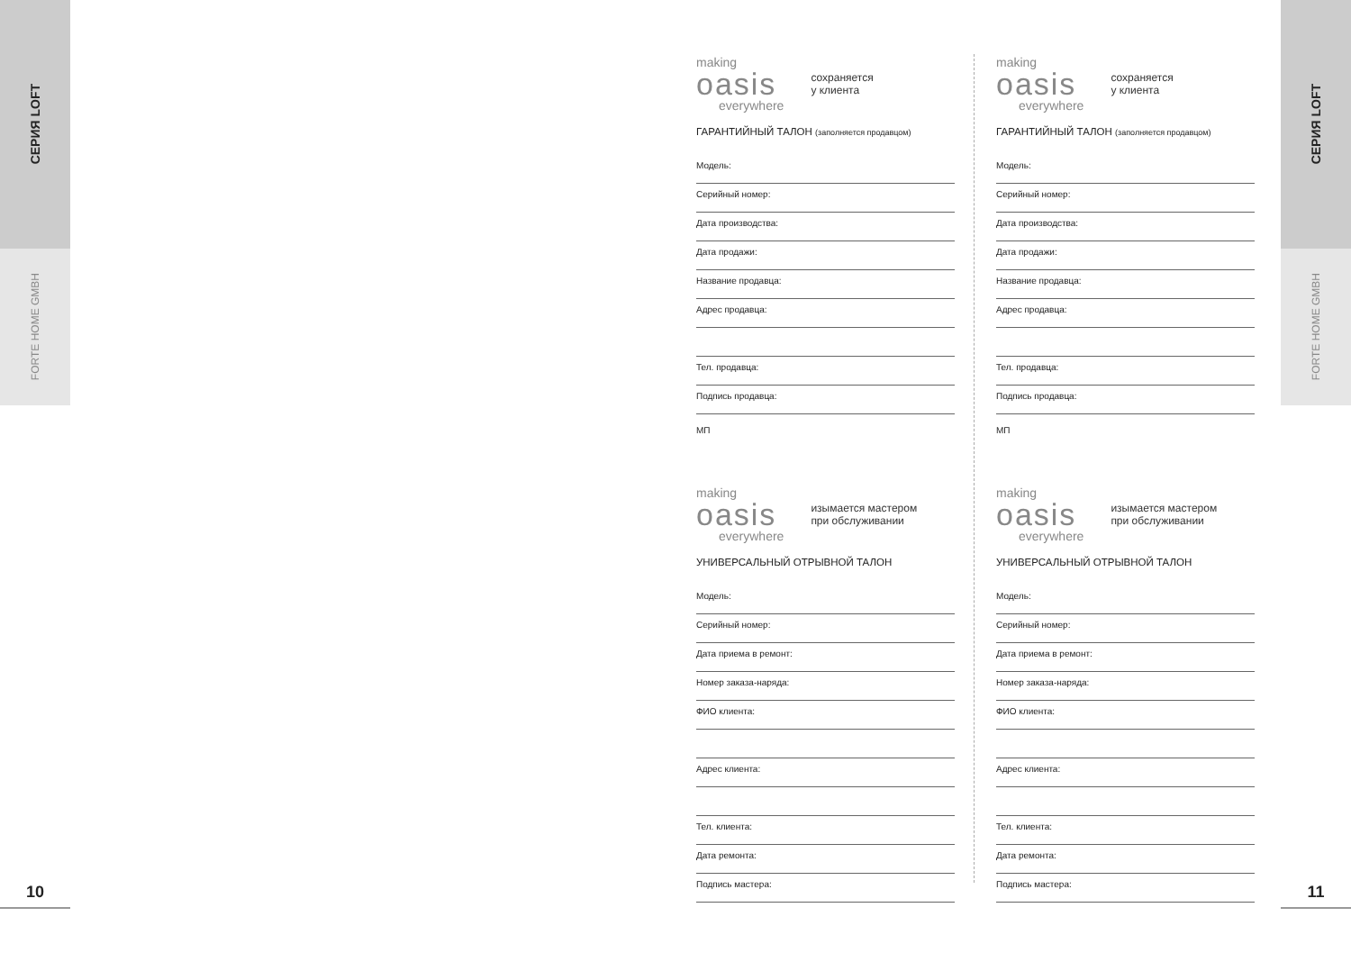СЕРИЯ LOFT
FORTE HOME GMBH
10
СЕРИЯ LOFT
FORTE HOME GMBH
11
making
oasis
everywhere
сохраняется
у клиента
ГАРАНТИЙНЫЙ ТАЛОН (заполняется продавцом)
Модель:
Серийный номер:
Дата производства:
Дата продажи:
Название продавца:
Адрес продавца:
Тел. продавца:
Подпись продавца:
МП
making
oasis
everywhere
сохраняется
у клиента
ГАРАНТИЙНЫЙ ТАЛОН (заполняется продавцом)
Модель:
Серийный номер:
Дата производства:
Дата продажи:
Название продавца:
Адрес продавца:
Тел. продавца:
Подпись продавца:
МП
making
oasis
everywhere
изымается мастером
при обслуживании
УНИВЕРСАЛЬНЫЙ ОТРЫВНОЙ ТАЛОН
Модель:
Серийный номер:
Дата приема в ремонт:
Номер заказа-наряда:
ФИО клиента:
Адрес клиента:
Тел. клиента:
Дата ремонта:
Подпись мастера:
making
oasis
everywhere
изымается мастером
при обслуживании
УНИВЕРСАЛЬНЫЙ ОТРЫВНОЙ ТАЛОН
Модель:
Серийный номер:
Дата приема в ремонт:
Номер заказа-наряда:
ФИО клиента:
Адрес клиента:
Тел. клиента:
Дата ремонта:
Подпись мастера: